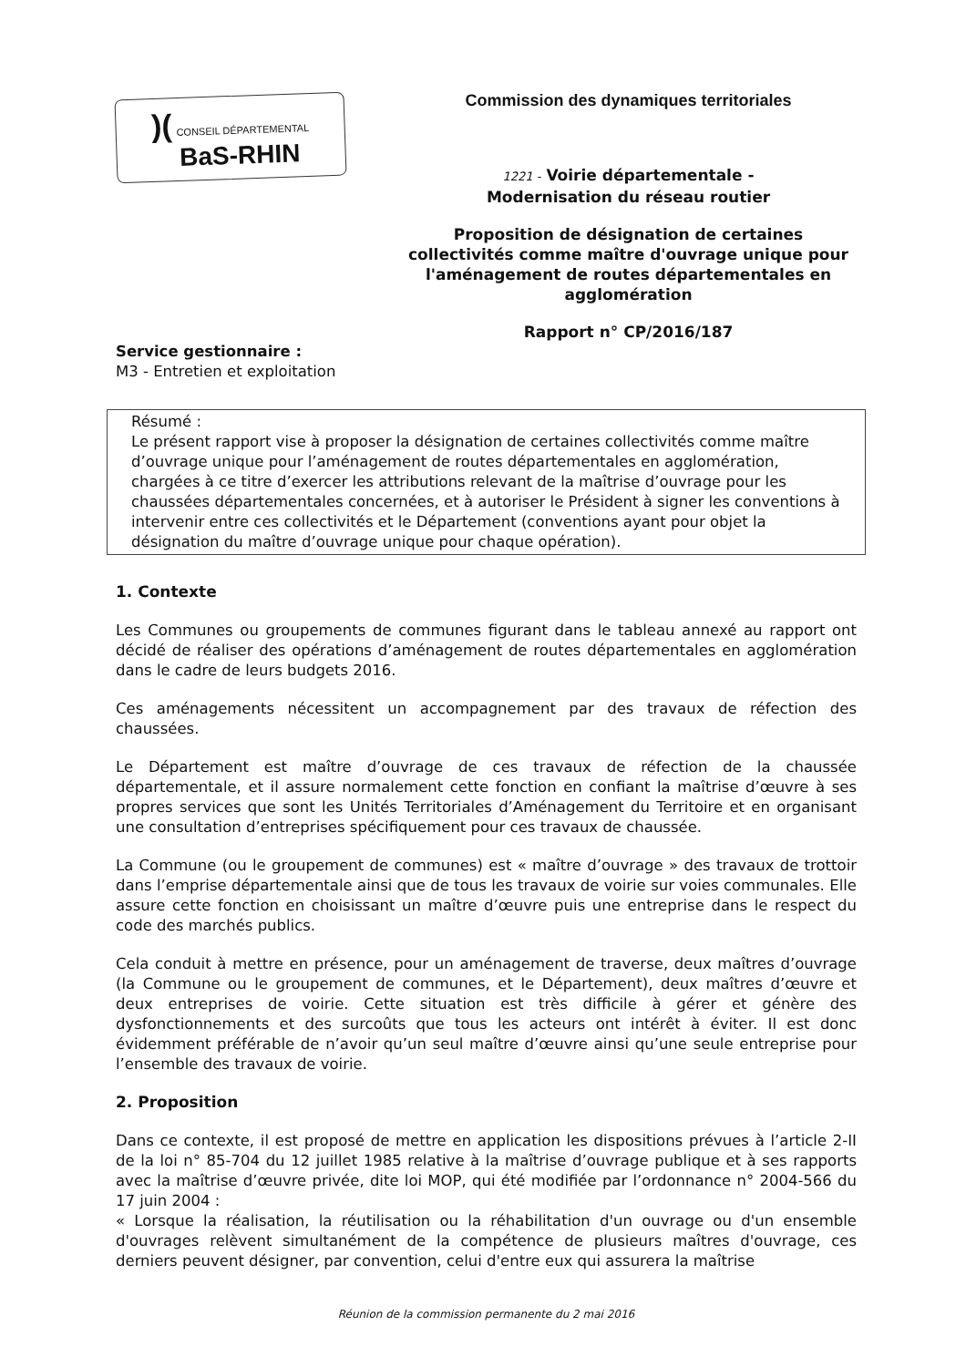)( CONSEIL DÉPARTEMENTAL
BaS-RHIN
Commission des dynamiques territoriales
1221 - Voirie départementale -
Modernisation du réseau routier
Proposition de désignation de certaines collectivités comme maître d'ouvrage unique pour l'aménagement de routes départementales en agglomération
Rapport n° CP/2016/187
Service gestionnaire :
M3 - Entretien et exploitation
Résumé :
Le présent rapport vise à proposer la désignation de certaines collectivités comme maître d’ouvrage unique pour l’aménagement de routes départementales en agglomération, chargées à ce titre d’exercer les attributions relevant de la maîtrise d’ouvrage pour les chaussées départementales concernées, et à autoriser le Président à signer les conventions à intervenir entre ces collectivités et le Département (conventions ayant pour objet la désignation du maître d’ouvrage unique pour chaque opération).
1. Contexte
Les Communes ou groupements de communes figurant dans le tableau annexé au rapport ont décidé de réaliser des opérations d’aménagement de routes départementales en agglomération dans le cadre de leurs budgets 2016.
Ces aménagements nécessitent un accompagnement par des travaux de réfection des chaussées.
Le Département est maître d’ouvrage de ces travaux de réfection de la chaussée départementale, et il assure normalement cette fonction en confiant la maîtrise d’œuvre à ses propres services que sont les Unités Territoriales d’Aménagement du Territoire et en organisant une consultation d’entreprises spécifiquement pour ces travaux de chaussée.
La Commune (ou le groupement de communes) est « maître d’ouvrage » des travaux de trottoir dans l’emprise départementale ainsi que de tous les travaux de voirie sur voies communales. Elle assure cette fonction en choisissant un maître d’œuvre puis une entreprise dans le respect du code des marchés publics.
Cela conduit à mettre en présence, pour un aménagement de traverse, deux maîtres d’ouvrage (la Commune ou le groupement de communes, et le Département), deux maîtres d’œuvre et deux entreprises de voirie. Cette situation est très difficile à gérer et génère des dysfonctionnements et des surcoûts que tous les acteurs ont intérêt à éviter. Il est donc évidemment préférable de n’avoir qu’un seul maître d’œuvre ainsi qu’une seule entreprise pour l’ensemble des travaux de voirie.
2. Proposition
Dans ce contexte, il est proposé de mettre en application les dispositions prévues à l’article 2-II de la loi n° 85-704 du 12 juillet 1985 relative à la maîtrise d’ouvrage publique et à ses rapports avec la maîtrise d’œuvre privée, dite loi MOP, qui été modifiée par l’ordonnance n° 2004-566 du 17 juin 2004 :
« Lorsque la réalisation, la réutilisation ou la réhabilitation d'un ouvrage ou d'un ensemble d'ouvrages relèvent simultanément de la compétence de plusieurs maîtres d'ouvrage, ces derniers peuvent désigner, par convention, celui d'entre eux qui assurera la maîtrise
Réunion de la commission permanente du 2 mai 2016